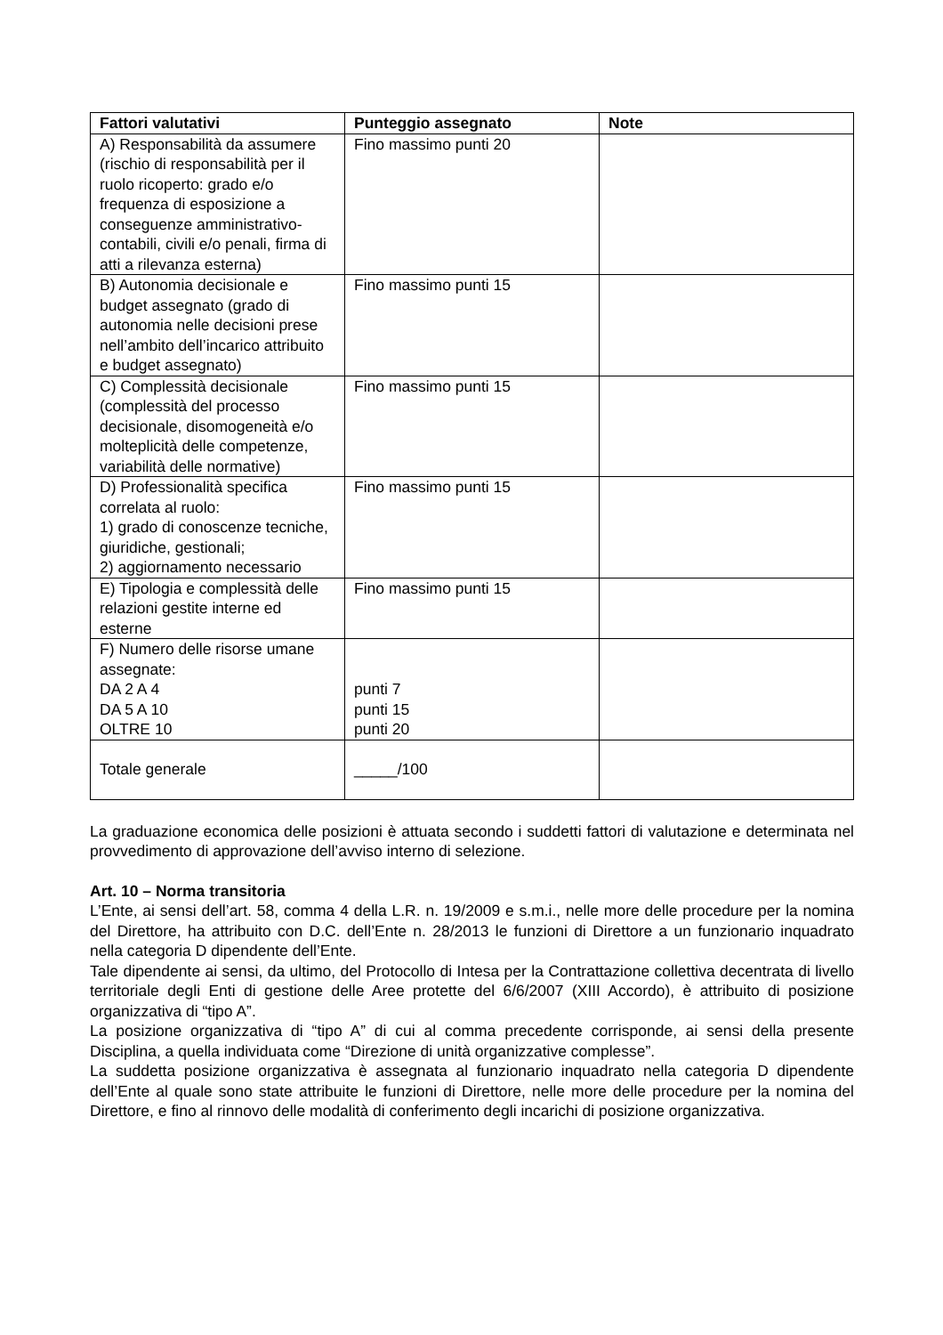| Fattori valutativi | Punteggio assegnato | Note |
| --- | --- | --- |
| A) Responsabilità da assumere (rischio di responsabilità per il ruolo ricoperto: grado e/o frequenza di esposizione a conseguenze amministrativo-contabili, civili e/o penali, firma di atti a rilevanza esterna) | Fino massimo punti 20 | |
| B) Autonomia decisionale e budget assegnato (grado di autonomia nelle decisioni prese nell’ambito dell’incarico attribuito e budget assegnato) | Fino massimo punti 15 | |
| C) Complessità decisionale (complessità del processo decisionale, disomogeneità e/o molteplicità delle competenze, variabilità delle normative) | Fino massimo punti 15 | |
| D) Professionalità specifica correlata al ruolo: 1) grado di conoscenze tecniche, giuridiche, gestionali; 2) aggiornamento necessario | Fino massimo punti 15 | |
| E) Tipologia e complessità delle relazioni gestite interne ed esterne | Fino massimo punti 15 | |
| F) Numero delle risorse umane assegnate: DA 2 A 4 DA 5 A 10 OLTRE 10 | punti 7 punti 15 punti 20 | |
| Totale generale | _____/100 | |
La graduazione economica delle posizioni è attuata secondo i suddetti fattori di valutazione e determinata nel provvedimento di approvazione dell’avviso interno di selezione.
Art. 10 – Norma transitoria
L’Ente, ai sensi dell’art. 58, comma 4 della L.R. n. 19/2009 e s.m.i., nelle more delle procedure per la nomina del Direttore, ha attribuito con D.C. dell’Ente n. 28/2013 le funzioni di Direttore a un funzionario inquadrato nella categoria D dipendente dell’Ente.
Tale dipendente ai sensi, da ultimo, del Protocollo di Intesa per la Contrattazione collettiva decentrata di livello territoriale degli Enti di gestione delle Aree protette del 6/6/2007 (XIII Accordo), è attribuito di posizione organizzativa di “tipo A”.
La posizione organizzativa di “tipo A” di cui al comma precedente corrisponde, ai sensi della presente Disciplina, a quella individuata come “Direzione di unità organizzative complesse”.
La suddetta posizione organizzativa è assegnata al funzionario inquadrato nella categoria D dipendente dell’Ente al quale sono state attribuite le funzioni di Direttore, nelle more delle procedure per la nomina del Direttore, e fino al rinnovo delle modalità di conferimento degli incarichi di posizione organizzativa.